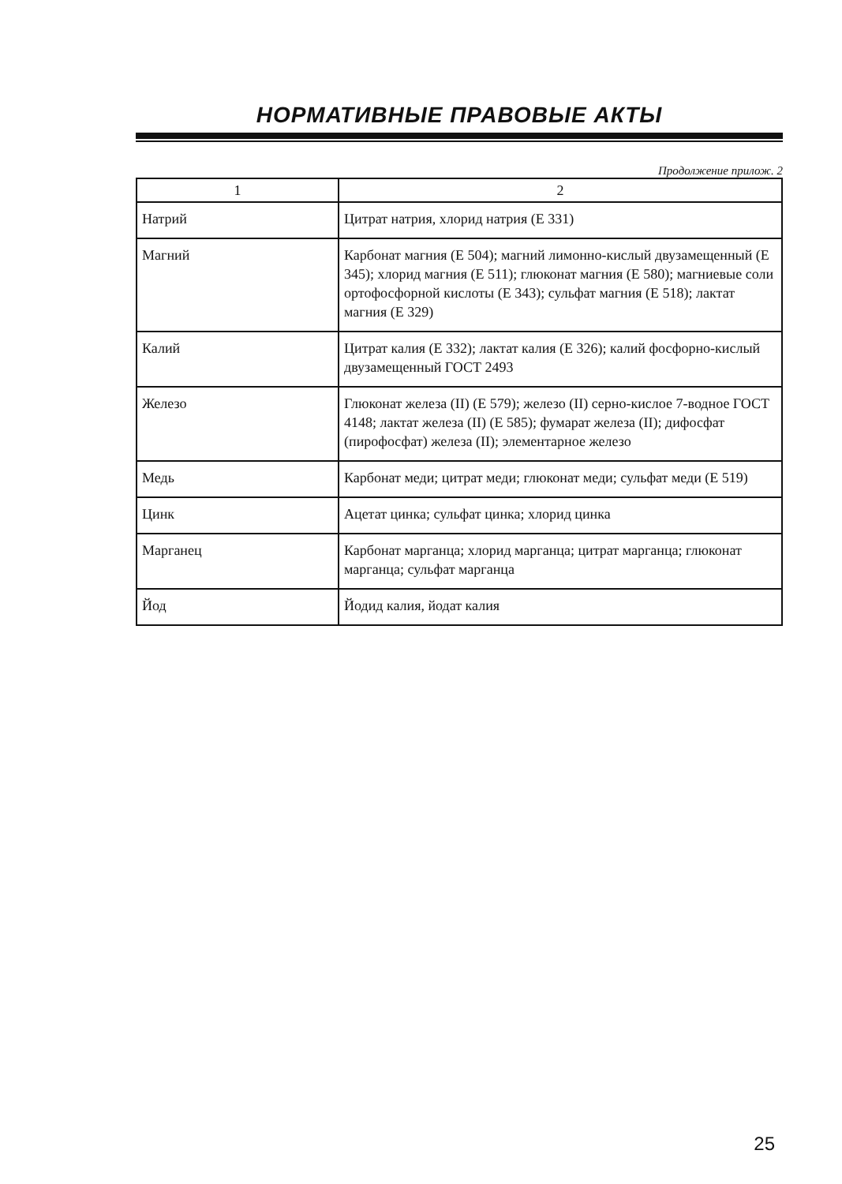НОРМАТИВНЫЕ ПРАВОВЫЕ АКТЫ
Продолжение прилож. 2
| 1 | 2 |
| --- | --- |
| Натрий | Цитрат натрия, хлорид натрия (Е 331) |
| Магний | Карбонат магния (Е 504); магний лимонно-кислый двузамещенный (Е 345); хлорид магния (Е 511); глюконат магния (Е 580); магниевые соли ортофосфорной кислоты (Е 343); сульфат магния (Е 518); лактат магния (Е 329) |
| Калий | Цитрат калия (Е 332); лактат калия (Е 326); калий фосфорно-кислый двузамещенный ГОСТ 2493 |
| Железо | Глюконат железа (II) (Е 579); железо (II) серно-кислое 7-водное ГОСТ 4148; лактат железа (II) (Е 585); фумарат железа (II); дифосфат (пирофосфат) железа (II); элементарное железо |
| Медь | Карбонат меди; цитрат меди; глюконат меди; сульфат меди (Е 519) |
| Цинк | Ацетат цинка; сульфат цинка; хлорид цинка |
| Марганец | Карбонат марганца; хлорид марганца; цитрат марганца; глюконат марганца; сульфат марганца |
| Йод | Йодид калия, йодат калия |
25